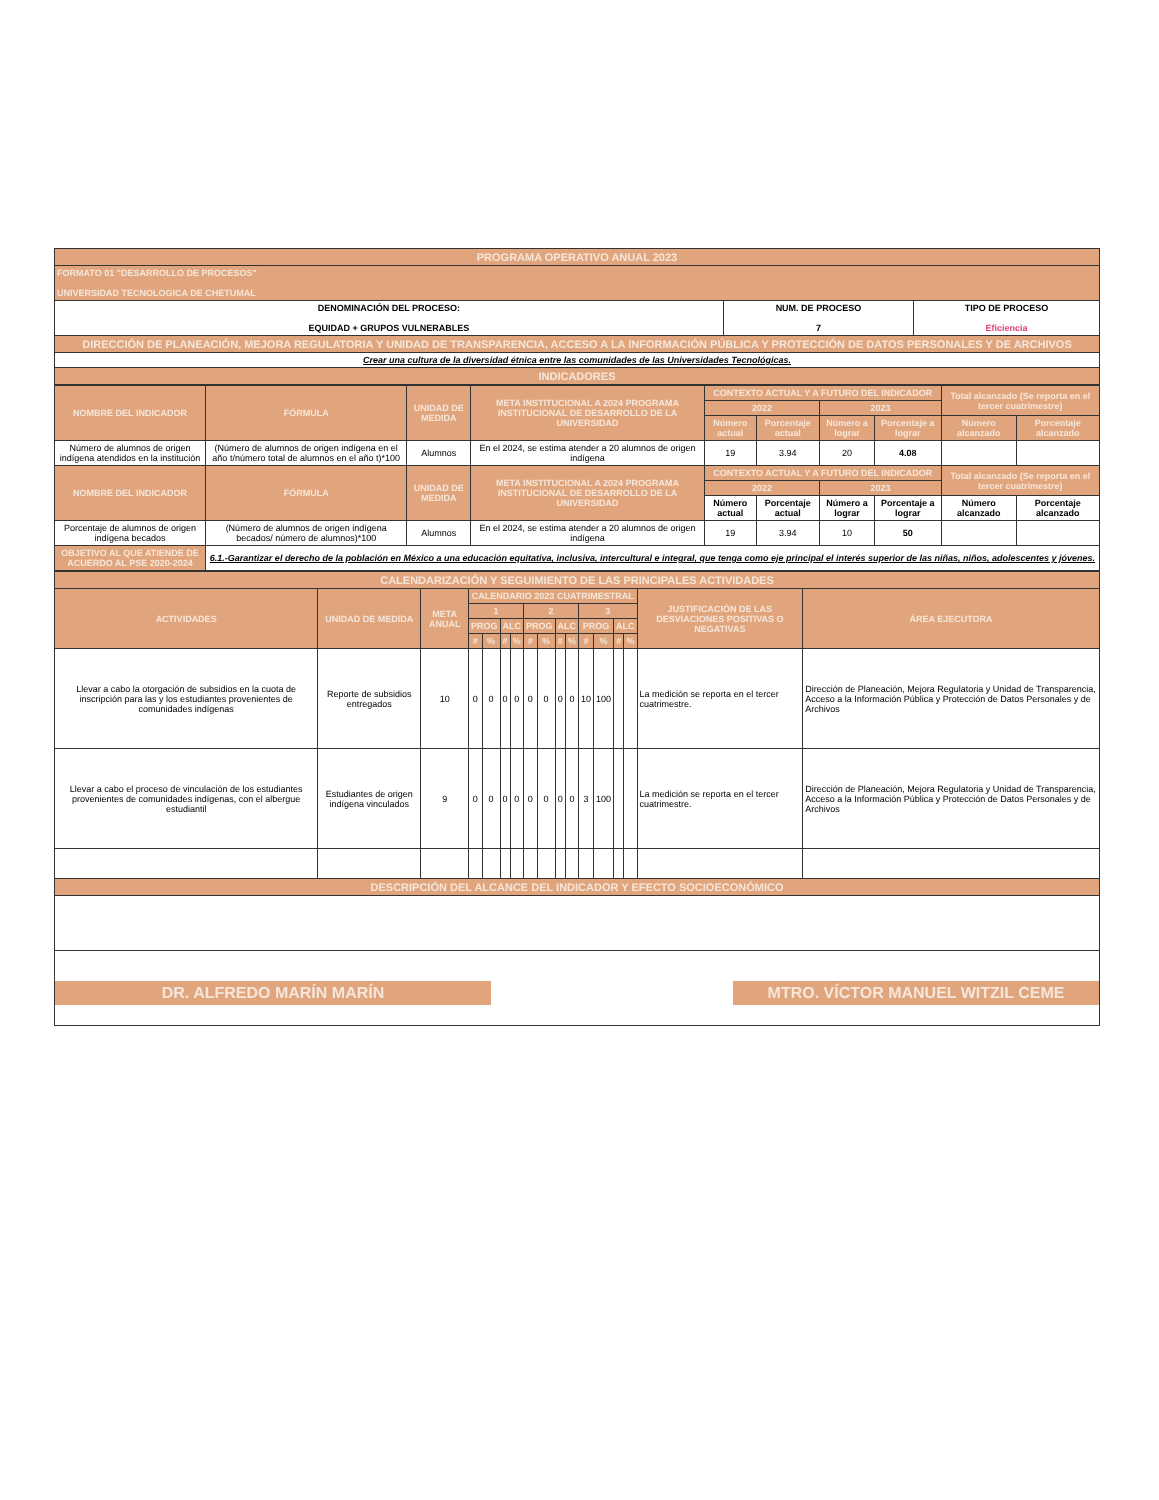| PROGRAMA OPERATIVO ANUAL 2023 | | |
| FORMATO 01 "DESARROLLO DE PROCESOS" UNIVERSIDAD TECNOLOGICA DE CHETUMAL | | |
| DENOMINACIÓN DEL PROCESO: EQUIDAD + GRUPOS VULNERABLES | NUM. DE PROCESO 7 | TIPO DE PROCESO Eficiencia |
| DIRECCIÓN DE PLANEACIÓN, MEJORA REGULATORIA Y UNIDAD DE TRANSPARENCIA, ACCESO A LA INFORMACIÓN PÚBLICA Y PROTECCIÓN DE DATOS PERSONALES Y DE ARCHIVOS | | |
| Crear una cultura de la diversidad étnica entre las comunidades de las Universidades Tecnológicas. | | |
| INDICADORES | | |
| NOMBRE DEL INDICADOR | FÓRMULA | UNIDAD DE MEDIDA | META INSTITUCIONAL A 2024 PROGRAMA INSTITUCIONAL DE DESARROLLO DE LA UNIVERSIDAD | CONTEXTO ACTUAL Y A FUTURO DEL INDICADOR | | | | Total alcanzado (Se reporta en el tercer cuatrimestre) | |
| --- | --- | --- | --- | --- | --- | --- | --- | --- | --- |
| | | | | 2022 | | 2023 | | | |
| | | | | Número actual | Porcentaje actual | Número a lograr | Porcentaje a lograr | Número alcanzado | Porcentaje alcanzado |
| Número de alumnos de origen indígena atendidos en la institución | (Número de alumnos de origen indígena en el año t/número total de alumnos en el año t)*100 | Alumnos | En el 2024, se estima atender a 20 alumnos de origen indígena | 19 | 3.94 | 20 | 4.08 | | |
| NOMBRE DEL INDICADOR | FÓRMULA | UNIDAD DE MEDIDA | META INSTITUCIONAL A 2024 PROGRAMA INSTITUCIONAL DE DESARROLLO DE LA UNIVERSIDAD | CONTEXTO ACTUAL Y A FUTURO DEL INDICADOR | | | | Total alcanzado (Se reporta en el tercer cuatrimestre) | |
| | | | | 2022 | | 2023 | | | |
| | | | | Número actual | Porcentaje actual | Número a lograr | Porcentaje a lograr | Número alcanzado | Porcentaje alcanzado |
| Porcentaje de alumnos de origen indígena becados | (Número de alumnos de origen indígena becados/ número de alumnos)*100 | Alumnos | En el 2024, se estima atender a 20 alumnos de origen indígena | 19 | 3.94 | 10 | 50 | | |
| OBJETIVO AL QUE ATIENDE DE ACUERDO AL PSE 2020-2024 | 6.1.-Garantizar el derecho de la población en México a una educación equitativa, inclusiva, intercultural e integral, que tenga como eje principal el interés superior de las niñas, niños, adolescentes y jóvenes. | | | | | | | | |
| CALENDARIZACIÓN Y SEGUIMIENTO DE LAS PRINCIPALES ACTIVIDADES | | | | | | | | | | | | | | | | |
| ACTIVIDADES | UNIDAD DE MEDIDA | META ANUAL | CALENDARIO 2023 CUATRIMESTRAL | | | | | | | | | | | | JUSTIFICACIÓN DE LAS DESVIACIONES POSITIVAS O NEGATIVAS | ÁREA EJECUTORA |
| | | | 1 | | | | 2 | | | | 3 | | | | | |
| | | | PROG | | ALC | | PROG | | ALC | | PROG | | ALC | | | |
| | | | # | % | # | % | # | % | # | % | # | % | # | % | | |
| Llevar a cabo la otorgación de subsidios en la cuota de inscripción para las y los estudiantes provenientes de comunidades indígenas | Reporte de subsidios entregados | 10 | 0 | 0 | 0 | 0 | 0 | 0 | 0 | 0 | 10 | 100 | | | La medición se reporta en el tercer cuatrimestre. | Dirección de Planeación, Mejora Regulatoria y Unidad de Transparencia, Acceso a la Información Pública y Protección de Datos Personales y de Archivos |
| Llevar a cabo el proceso de vinculación de los estudiantes provenientes de comunidades indígenas, con el albergue estudiantil | Estudiantes de origen indígena vinculados | 9 | 0 | 0 | 0 | 0 | 0 | 0 | 0 | 0 | 3 | 100 | | | La medición se reporta en el tercer cuatrimestre. | Dirección de Planeación, Mejora Regulatoria y Unidad de Transparencia, Acceso a la Información Pública y Protección de Datos Personales y de Archivos |
| DESCRIPCIÓN DEL ALCANCE DEL INDICADOR Y EFECTO SOCIOECONÓMICO | | | | | | | | | | | | | | | | |
DR. ALFREDO MARÍN MARÍN MTRO. VÍCTOR MANUEL WITZIL CEME